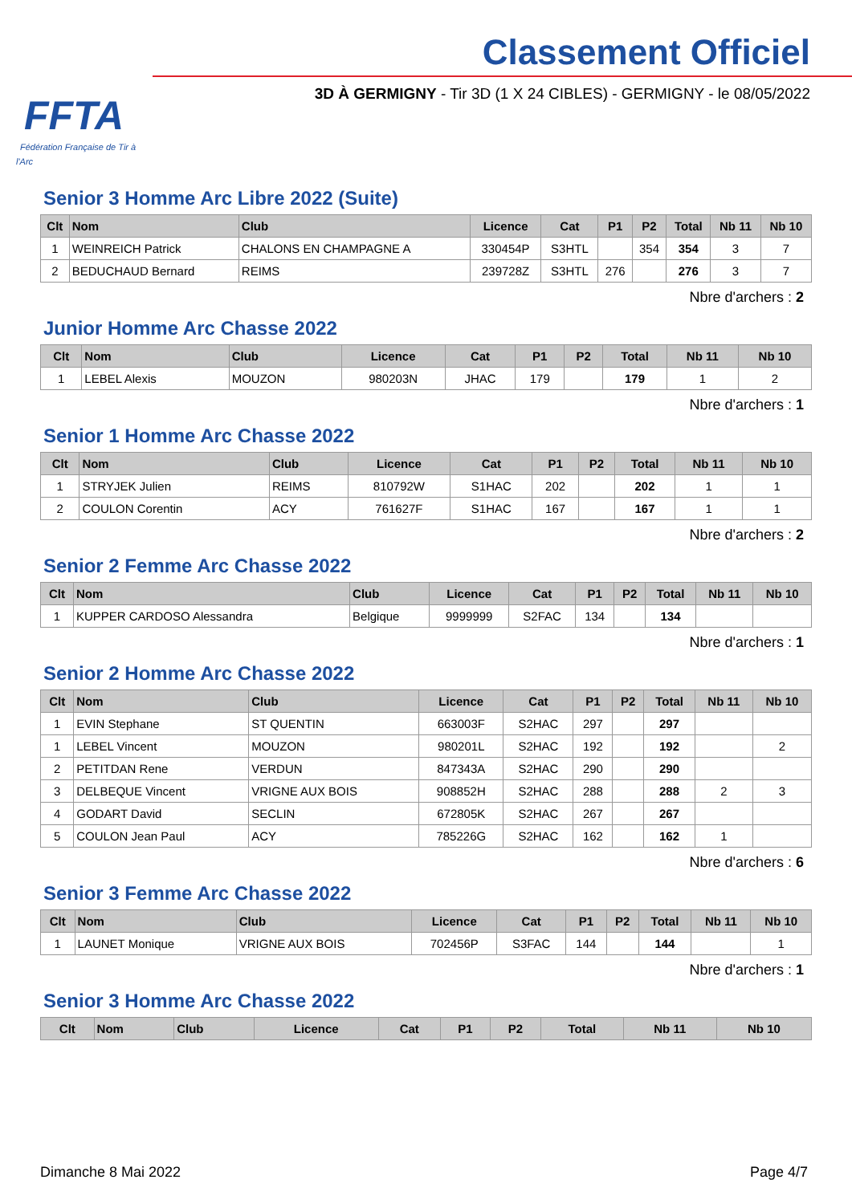FFTA
Fédération Française de Tir à l'Arc
Classement Officiel
3D À GERMIGNY - Tir 3D (1 X 24 CIBLES) - GERMIGNY - le 08/05/2022
Senior 3 Homme Arc Libre 2022 (Suite)
| Clt | Nom | Club | Licence | Cat | P1 | P2 | Total | Nb 11 | Nb 10 |
| --- | --- | --- | --- | --- | --- | --- | --- | --- | --- |
| 1 | WEINREICH Patrick | CHALONS EN CHAMPAGNE A | 330454P | S3HTL | | 354 | 354 | 3 | 7 |
| 2 | BEDUCHAUD Bernard | REIMS | 239728Z | S3HTL | 276 | | 276 | 3 | 7 |
Nbre d'archers : 2
Junior Homme Arc Chasse 2022
| Clt | Nom | Club | Licence | Cat | P1 | P2 | Total | Nb 11 | Nb 10 |
| --- | --- | --- | --- | --- | --- | --- | --- | --- | --- |
| 1 | LEBEL Alexis | MOUZON | 980203N | JHAC | 179 | | 179 | 1 | 2 |
Nbre d'archers : 1
Senior 1 Homme Arc Chasse 2022
| Clt | Nom | Club | Licence | Cat | P1 | P2 | Total | Nb 11 | Nb 10 |
| --- | --- | --- | --- | --- | --- | --- | --- | --- | --- |
| 1 | STRYJEK Julien | REIMS | 810792W | S1HAC | 202 | | 202 | 1 | 1 |
| 2 | COULON Corentin | ACY | 761627F | S1HAC | 167 | | 167 | 1 | 1 |
Nbre d'archers : 2
Senior 2 Femme Arc Chasse 2022
| Clt | Nom | Club | Licence | Cat | P1 | P2 | Total | Nb 11 | Nb 10 |
| --- | --- | --- | --- | --- | --- | --- | --- | --- | --- |
| 1 | KUPPER CARDOSO Alessandra | Belgique | 9999999 | S2FAC | 134 | | 134 | | |
Nbre d'archers : 1
Senior 2 Homme Arc Chasse 2022
| Clt | Nom | Club | Licence | Cat | P1 | P2 | Total | Nb 11 | Nb 10 |
| --- | --- | --- | --- | --- | --- | --- | --- | --- | --- |
| 1 | EVIN Stephane | ST QUENTIN | 663003F | S2HAC | 297 | | 297 | | |
| 1 | LEBEL Vincent | MOUZON | 980201L | S2HAC | 192 | | 192 | | 2 |
| 2 | PETITDAN Rene | VERDUN | 847343A | S2HAC | 290 | | 290 | | |
| 3 | DELBEQUE Vincent | VRIGNE AUX BOIS | 908852H | S2HAC | 288 | | 288 | 2 | 3 |
| 4 | GODART David | SECLIN | 672805K | S2HAC | 267 | | 267 | | |
| 5 | COULON Jean Paul | ACY | 785226G | S2HAC | 162 | | 162 | 1 | |
Nbre d'archers : 6
Senior 3 Femme Arc Chasse 2022
| Clt | Nom | Club | Licence | Cat | P1 | P2 | Total | Nb 11 | Nb 10 |
| --- | --- | --- | --- | --- | --- | --- | --- | --- | --- |
| 1 | LAUNET Monique | VRIGNE AUX BOIS | 702456P | S3FAC | 144 | | 144 | | 1 |
Nbre d'archers : 1
Senior 3 Homme Arc Chasse 2022
| Clt | Nom | Club | Licence | Cat | P1 | P2 | Total | Nb 11 | Nb 10 |
| --- | --- | --- | --- | --- | --- | --- | --- | --- | --- |
Dimanche 8 Mai 2022 Page 4/7